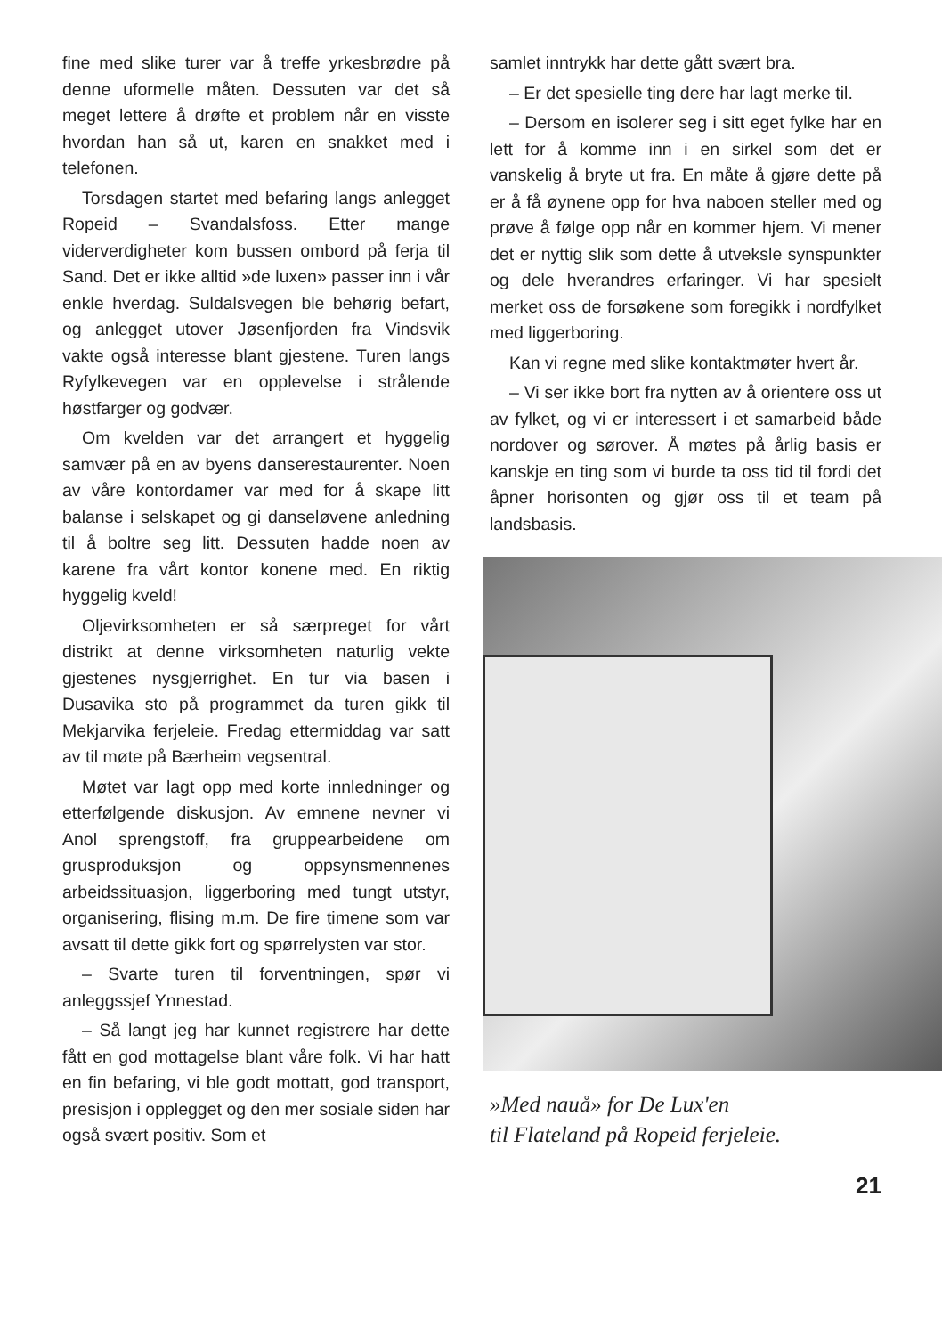fine med slike turer var å treffe yrkesbrødre på denne uformelle måten. Dessuten var det så meget lettere å drøfte et problem når en visste hvordan han så ut, karen en snakket med i telefonen.
Torsdagen startet med befaring langs anlegget Ropeid – Svandalsfoss. Etter mange viderverdigheter kom bussen ombord på ferja til Sand. Det er ikke alltid »de luxen» passer inn i vår enkle hverdag. Suldalsvegen ble behørig befart, og anlegget utover Jøsenfjorden fra Vindsvik vakte også interesse blant gjestene. Turen langs Ryfylkevegen var en opplevelse i strålende høstfarger og godvær.
Om kvelden var det arrangert et hyggelig samvær på en av byens danserestaurenter. Noen av våre kontordamer var med for å skape litt balanse i selskapet og gi danseløvene anledning til å boltre seg litt. Dessuten hadde noen av karene fra vårt kontor konene med. En riktig hyggelig kveld!
Oljevirksomheten er så særpreget for vårt distrikt at denne virksomheten naturlig vekte gjestenes nysgjerrighet. En tur via basen i Dusavika sto på programmet da turen gikk til Mekjarvika ferjeleie. Fredag ettermiddag var satt av til møte på Bærheim vegsentral.
Møtet var lagt opp med korte innledninger og etterfølgende diskusjon. Av emnene nevner vi Anol sprengstoff, fra gruppearbeidene om grusproduksjon og oppsynsmennenes arbeidssituasjon, liggerboring med tungt utstyr, organisering, flising m.m. De fire timene som var avsatt til dette gikk fort og spørrelysten var stor.
– Svarte turen til forventningen, spør vi anleggssjef Ynnestad.
– Så langt jeg har kunnet registrere har dette fått en god mottagelse blant våre folk. Vi har hatt en fin befaring, vi ble godt mottatt, god transport, presisjon i opplegget og den mer sosiale siden har også svært positiv. Som et
samlet inntrykk har dette gått svært bra.
– Er det spesielle ting dere har lagt merke til.
– Dersom en isolerer seg i sitt eget fylke har en lett for å komme inn i en sirkel som det er vanskelig å bryte ut fra. En måte å gjøre dette på er å få øynene opp for hva naboen steller med og prøve å følge opp når en kommer hjem. Vi mener det er nyttig slik som dette å utveksle synspunkter og dele hverandres erfaringer. Vi har spesielt merket oss de forsøkene som foregikk i nordfylket med liggerboring.
Kan vi regne med slike kontaktmøter hvert år.
– Vi ser ikke bort fra nytten av å orientere oss ut av fylket, og vi er interessert i et samarbeid både nordover og sørover. Å møtes på årlig basis er kanskje en ting som vi burde ta oss tid til fordi det åpner horisonten og gjør oss til et team på landsbasis.
»Med nauå» for De Lux'en
til Flateland på Ropeid ferjeleie.
21